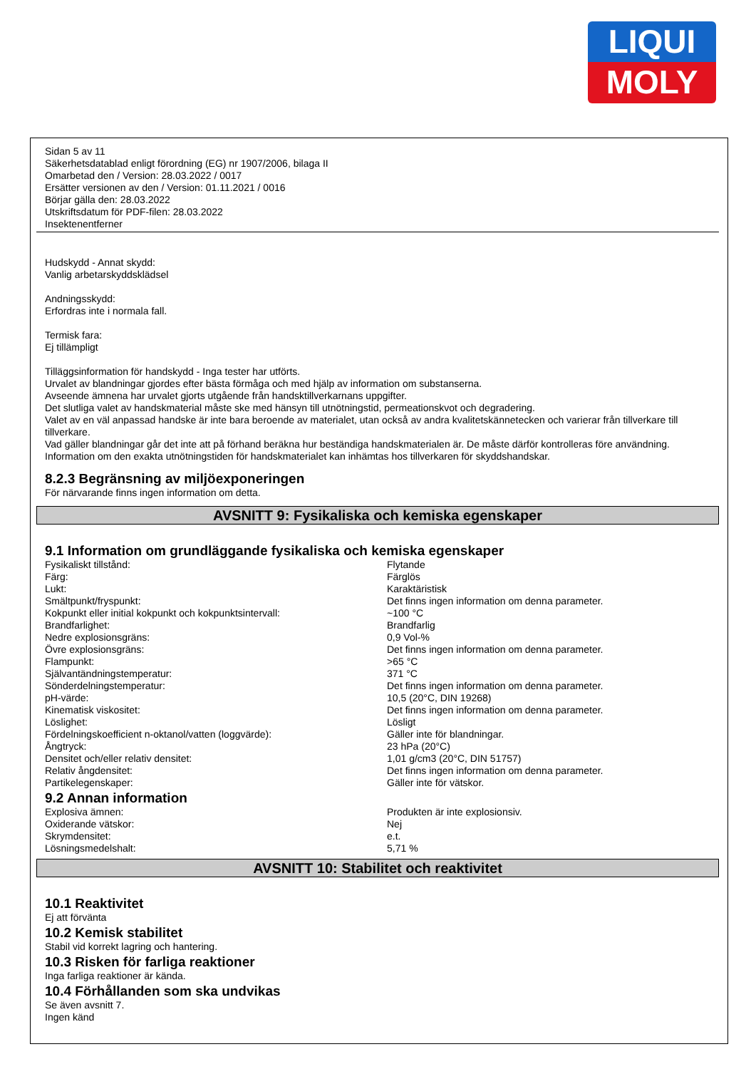LIQUI
MOLY
Sidan 5 av 11
Säkerhetsdatablad enligt förordning (EG) nr 1907/2006, bilaga II
Omarbetad den / Version: 28.03.2022 / 0017
Ersätter versionen av den / Version: 01.11.2021 / 0016
Börjar gälla den: 28.03.2022
Utskriftsdatum för PDF-filen: 28.03.2022
Insektenentferner
Hudskydd - Annat skydd:
Vanlig arbetarskyddsklädsel
Andningsskydd:
Erfordras inte i normala fall.
Termisk fara:
Ej tillämpligt
Tilläggsinformation för handskydd - Inga tester har utförts.
Urvalet av blandningar gjordes efter bästa förmåga och med hjälp av information om substanserna.
Avseende ämnena har urvalet gjorts utgående från handsktillverkarnans uppgifter.
Det slutliga valet av handskmaterial måste ske med hänsyn till utnötningstid, permeationskvot och degradering.
Valet av en väl anpassad handske är inte bara beroende av materialet, utan också av andra kvalitetskännetecken och varierar från tillverkare till tillverkare.
Vad gäller blandningar går det inte att på förhand beräkna hur beständiga handskmaterialen är. De måste därför kontrolleras före användning.
Information om den exakta utnötningstiden för handskmaterialet kan inhämtas hos tillverkaren för skyddshandskar.
8.2.3 Begränsning av miljöexponeringen
För närvarande finns ingen information om detta.
AVSNITT 9: Fysikaliska och kemiska egenskaper
9.1 Information om grundläggande fysikaliska och kemiska egenskaper
| Fysikaliskt tillstånd: | Flytande |
| Färg: | Färglös |
| Lukt: | Karaktäristisk |
| Smältpunkt/fryspunkt: | Det finns ingen information om denna parameter. |
| Kokpunkt eller initial kokpunkt och kokpunktsintervall: | ~100 °C |
| Brandfarlighet: | Brandfarlig |
| Nedre explosionsgräns: | 0,9 Vol-% |
| Övre explosionsgräns: | Det finns ingen information om denna parameter. |
| Flampunkt: | >65 °C |
| Självantändningstemperatur: | 371 °C |
| Sönderdelningstemperatur: | Det finns ingen information om denna parameter. |
| pH-värde: | 10,5 (20°C, DIN 19268) |
| Kinematisk viskositet: | Det finns ingen information om denna parameter. |
| Löslighet: | Lösligt |
| Fördelningskoefficient n-oktanol/vatten (loggvärde): | Gäller inte för blandningar. |
| Ångtryck: | 23 hPa (20°C) |
| Densitet och/eller relativ densitet: | 1,01 g/cm3 (20°C, DIN 51757) |
| Relativ ångdensitet: | Det finns ingen information om denna parameter. |
| Partikelegenskaper: | Gäller inte för vätskor. |
9.2 Annan information
| Explosiva ämnen: | Produkten är inte explosionsiv. |
| Oxiderande vätskor: | Nej |
| Skrymdensitet: | e.t. |
| Lösningsmedelshalt: | 5,71 % |
AVSNITT 10: Stabilitet och reaktivitet
10.1 Reaktivitet
Ej att förvänta
10.2 Kemisk stabilitet
Stabil vid korrekt lagring och hantering.
10.3 Risken för farliga reaktioner
Inga farliga reaktioner är kända.
10.4 Förhållanden som ska undvikas
Se även avsnitt 7.
Ingen känd